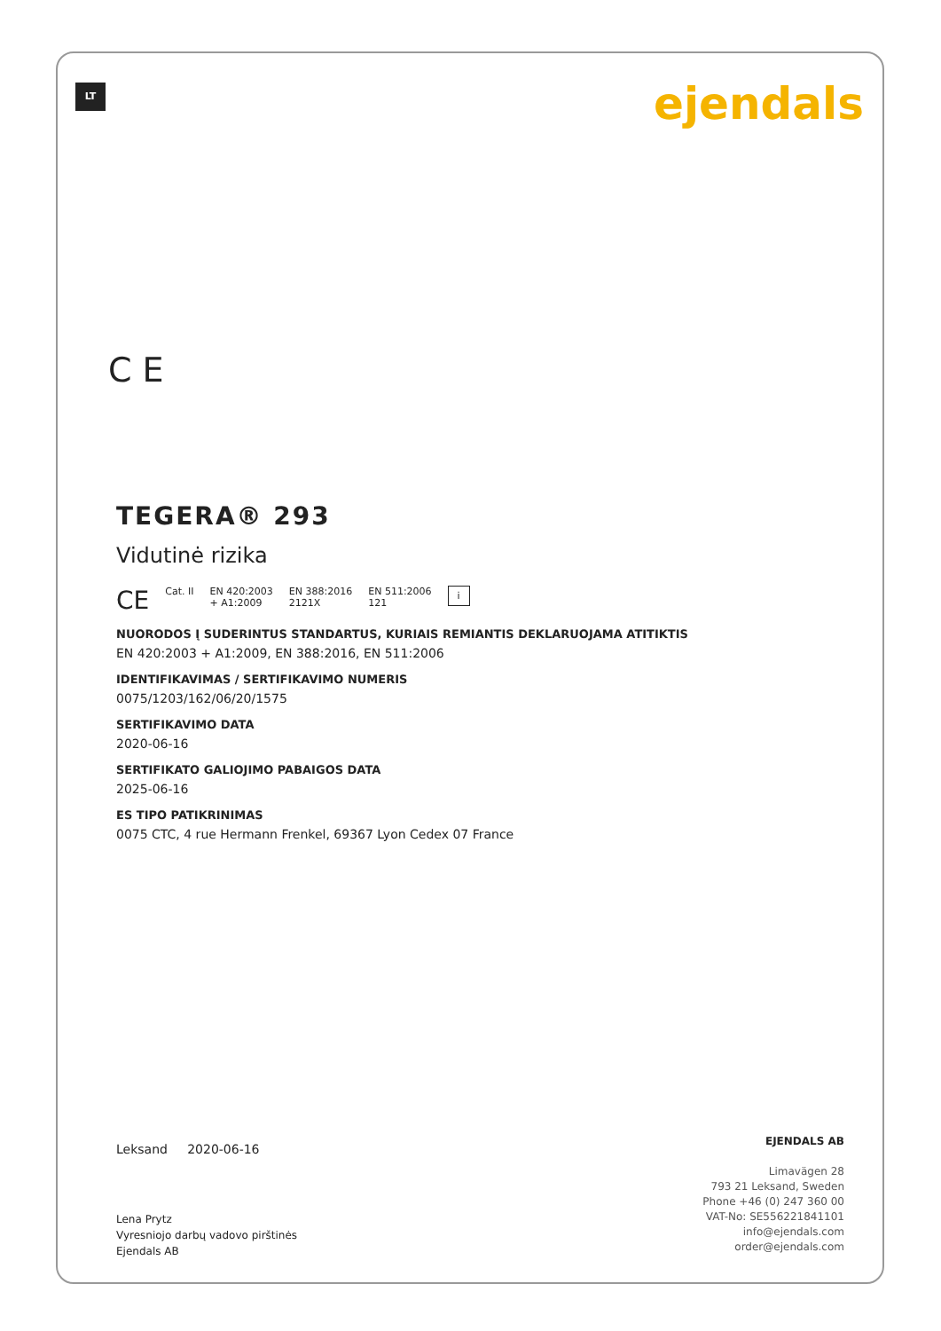LT ejendals
C E
TEGERA® 293
Vidutinė rizika
CE Cat. II EN 420:2003
+ A1:2009 EN 388:2016
2121X EN 511:2006
121 i
NUORODOS Į SUDERINTUS STANDARTUS, KURIAIS REMIANTIS DEKLARUOJAMA ATITIKTIS
EN 420:2003 + A1:2009, EN 388:2016, EN 511:2006
IDENTIFIKAVIMAS / SERTIFIKAVIMO NUMERIS
0075/1203/162/06/20/1575
SERTIFIKAVIMO DATA
2020-06-16
SERTIFIKATO GALIOJIMO PABAIGOS DATA
2025-06-16
ES TIPO PATIKRINIMAS
0075 CTC, 4 rue Hermann Frenkel, 69367 Lyon Cedex 07 France
Leksand 2020-06-16
Lena Prytz
Vyresniojo darbų vadovo pirštinės
Ejendals AB
EJENDALS AB
Limavägen 28
793 21 Leksand, Sweden
Phone +46 (0) 247 360 00
VAT-No: SE556221841101
info@ejendals.com
order@ejendals.com